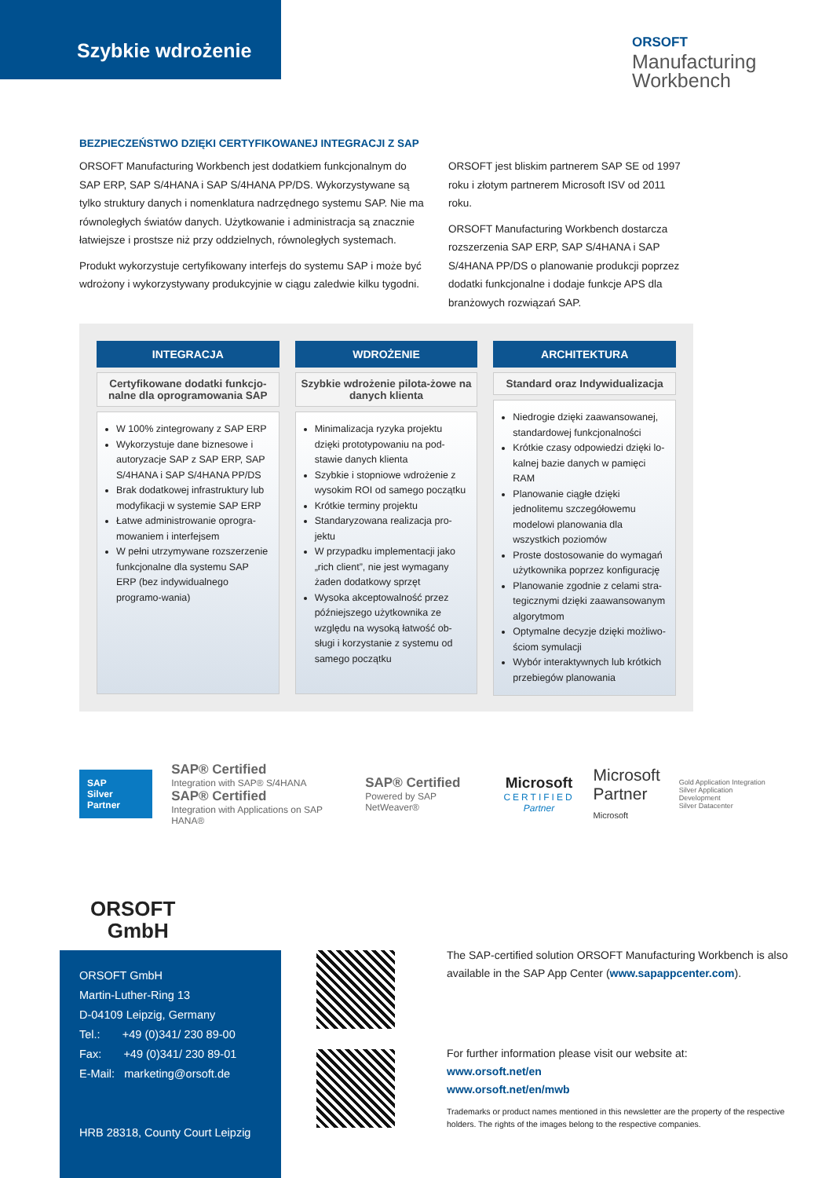Szybkie wdrożenie
ORSOFT
Manufacturing
Workbench
BEZPIECZEŃSTWO DZIĘKI CERTYFIKOWANEJ INTEGRACJI Z SAP
ORSOFT Manufacturing Workbench jest dodatkiem funkcjonalnym do SAP ERP, SAP S/4HANA i SAP S/4HANA PP/DS. Wykorzystywane są tylko struktury danych i nomenklatura nadrzędnego systemu SAP. Nie ma równoległych światów danych. Użytkowanie i administracja są znacznie łatwiejsze i prostsze niż przy oddzielnych, równoległych systemach.
Produkt wykorzystuje certyfikowany interfejs do systemu SAP i może być wdrożony i wykorzystywany produkcyjnie w ciągu zaledwie kilku tygodni.
ORSOFT jest bliskim partnerem SAP SE od 1997 roku i złotym partnerem Microsoft ISV od 2011 roku.
ORSOFT Manufacturing Workbench dostarcza rozszerzenia SAP ERP, SAP S/4HANA i SAP S/4HANA PP/DS o planowanie produkcji poprzez dodatki funkcjonalne i dodaje funkcje APS dla branżowych rozwiązań SAP.
INTEGRACJA
Certyfikowane dodatki funkcjo-nalne dla oprogramowania SAP
W 100% zintegrowany z SAP ERP
Wykorzystuje dane biznesowe i autoryzacje SAP z SAP ERP, SAP S/4HANA i SAP S/4HANA PP/DS
Brak dodatkowej infrastruktury lub modyfikacji w systemie SAP ERP
Łatwe administrowanie oprogra-mowaniem i interfejsem
W pełni utrzymywane rozszerzenie funkcjonalne dla systemu SAP ERP (bez indywidualnego programo-wania)
WDROŻENIE
Szybkie wdrożenie pilota-żowe na danych klienta
Minimalizacja ryzyka projektu dzięki prototypowaniu na pod-stawie danych klienta
Szybkie i stopniowe wdrożenie z wysokim ROI od samego początku
Krótkie terminy projektu
Standaryzowana realizacja pro-jektu
W przypadku implementacji jako „rich client”, nie jest wymagany żaden dodatkowy sprzęt
Wysoka akceptowalność przez późniejszego użytkownika ze względu na wysoką łatwość ob-sługi i korzystanie z systemu od samego początku
ARCHITEKTURA
Standard oraz Indywidualizacja
Niedrogie dzięki zaawansowanej, standardowej funkcjonalności
Krótkie czasy odpowiedzi dzięki lo-kalnej bazie danych w pamięci RAM
Planowanie ciągłe dzięki jednolitemu szczegółowemu modelowi planowania dla wszystkich poziomów
Proste dostosowanie do wymagań użytkownika poprzez konfigurację
Planowanie zgodnie z celami stra-tegicznymi dzięki zaawansowanym algorytmom
Optymalne decyzje dzięki możliwo-ściom symulacji
Wybór interaktywnych lub krótkich przebiegów planowania
SAP
Silver Partner
SAP® Certified
Integration with SAP® S/4HANA
SAP® Certified
Integration with Applications on SAP HANA®
SAP® Certified
Powered by SAP NetWeaver®
Microsoft
CERTIFIED
Partner
Microsoft
Partner
Microsoft
Gold Application Integration
Silver Application Development
Silver Datacenter
ORSOFT
GmbH
ORSOFT GmbH
Martin-Luther-Ring 13
D-04109 Leipzig, Germany
Tel.: +49 (0)341/ 230 89-00
Fax: +49 (0)341/ 230 89-01
E-Mail: marketing@orsoft.de
HRB 28318, County Court Leipzig
The SAP-certified solution ORSOFT Manufacturing Workbench is also available in the SAP App Center (www.sapappcenter.com).
For further information please visit our website at:
www.orsoft.net/en
www.orsoft.net/en/mwb
Trademarks or product names mentioned in this newsletter are the property of the respective holders. The rights of the images belong to the respective companies.